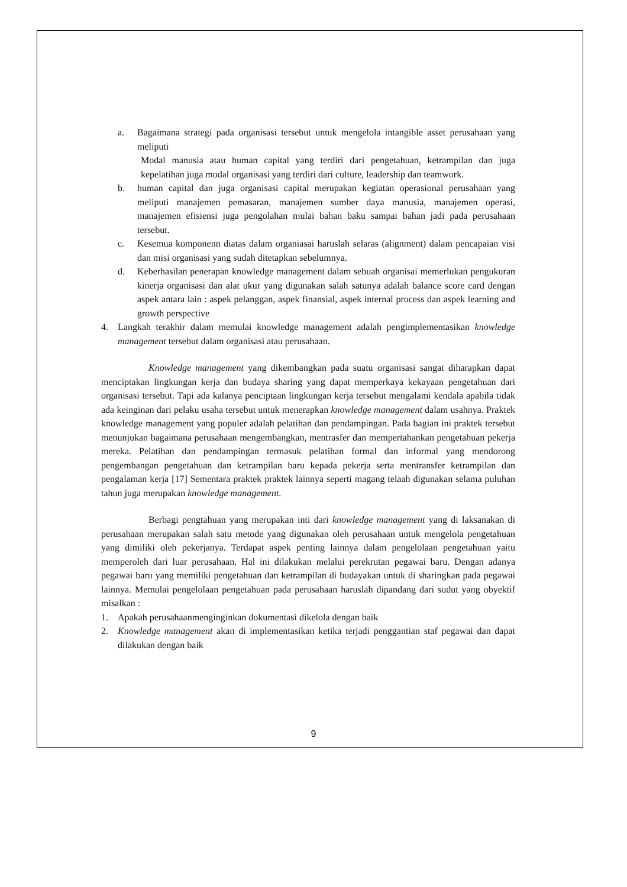a. Bagaimana strategi pada organisasi tersebut untuk mengelola intangible asset perusahaan yang meliputi
Modal manusia atau human capital yang terdiri dari pengetahuan, ketrampilan dan juga kepelatihan juga modal organisasi yang terdiri dari culture, leadership dan teamwork.
b. human capital dan juga organisasi capital merupakan kegiatan operasional perusahaan yang meliputi manajemen pemasaran, manajemen sumber daya manusia, manajemen operasi, manajemen efisiensi juga pengolahan mulai bahan baku sampai bahan jadi pada perusahaan tersebut.
c. Kesemua komponenn diatas dalam organiasai haruslah selaras (alignment) dalam pencapaian visi dan misi organisasi yang sudah ditetapkan sebelumnya.
d. Keberhasilan penerapan knowledge management dalam sebuah organisai memerlukan pengukuran kinerja organisasi dan alat ukur yang digunakan salah satunya adalah balance score card dengan aspek antara lain : aspek pelanggan, aspek finansial, aspek internal process dan aspek learning and growth perspective
4. Langkah terakhir dalam memulai knowledge management adalah pengimplementasikan knowledge management tersebut dalam organisasi atau perusahaan.
Knowledge management yang dikembangkan pada suatu organisasi sangat diharapkan dapat menciptakan lingkungan kerja dan budaya sharing yang dapat memperkaya kekayaan pengetahuan dari organisasi tersebut. Tapi ada kalanya penciptaan lingkungan kerja tersebut mengalami kendala apabila tidak ada keinginan dari pelaku usaha tersebut untuk menerapkan knowledge management dalam usahnya. Praktek knowledge management yang populer adalah pelatihan dan pendampingan. Pada bagian ini praktek tersebut menunjukan bagaimana perusahaan mengembangkan, mentrasfer dan mempertahankan pengetahuan pekerja mereka. Pelatihan dan pendampingan termasuk pelatihan formal dan informal yang mendorong pengembangan pengetahuan dan ketrampilan baru kepada pekerja serta mentransfer ketrampilan dan pengalaman kerja [17] Sementara praktek praktek lainnya seperti magang telaah digunakan selama puluhan tahun juga merupakan knowledge management.
Berbagi pengtahuan yang merupakan inti dari knowledge management yang di laksanakan di perusahaan merupakan salah satu metode yang digunakan oleh perusahaan untuk mengelola pengetahuan yang dimiliki oleh pekerjanya. Terdapat aspek penting lainnya dalam pengelolaan pengetahuan yaitu memperoleh dari luar perusahaan. Hal ini dilakukan melalui perekrutan pegawai baru. Dengan adanya pegawai baru yang memiliki pengetahuan dan ketrampilan di budayakan untuk di sharingkan pada pegawai lainnya. Memulai pengelolaan pengetahuan pada perusahaan haruslah dipandang dari sudut yang obyektif misalkan :
1. Apakah perusahaanmenginginkan dokumentasi dikelola dengan baik
2. Knowledge management akan di implementasikan ketika terjadi penggantian staf pegawai dan dapat dilakukan dengan baik
9